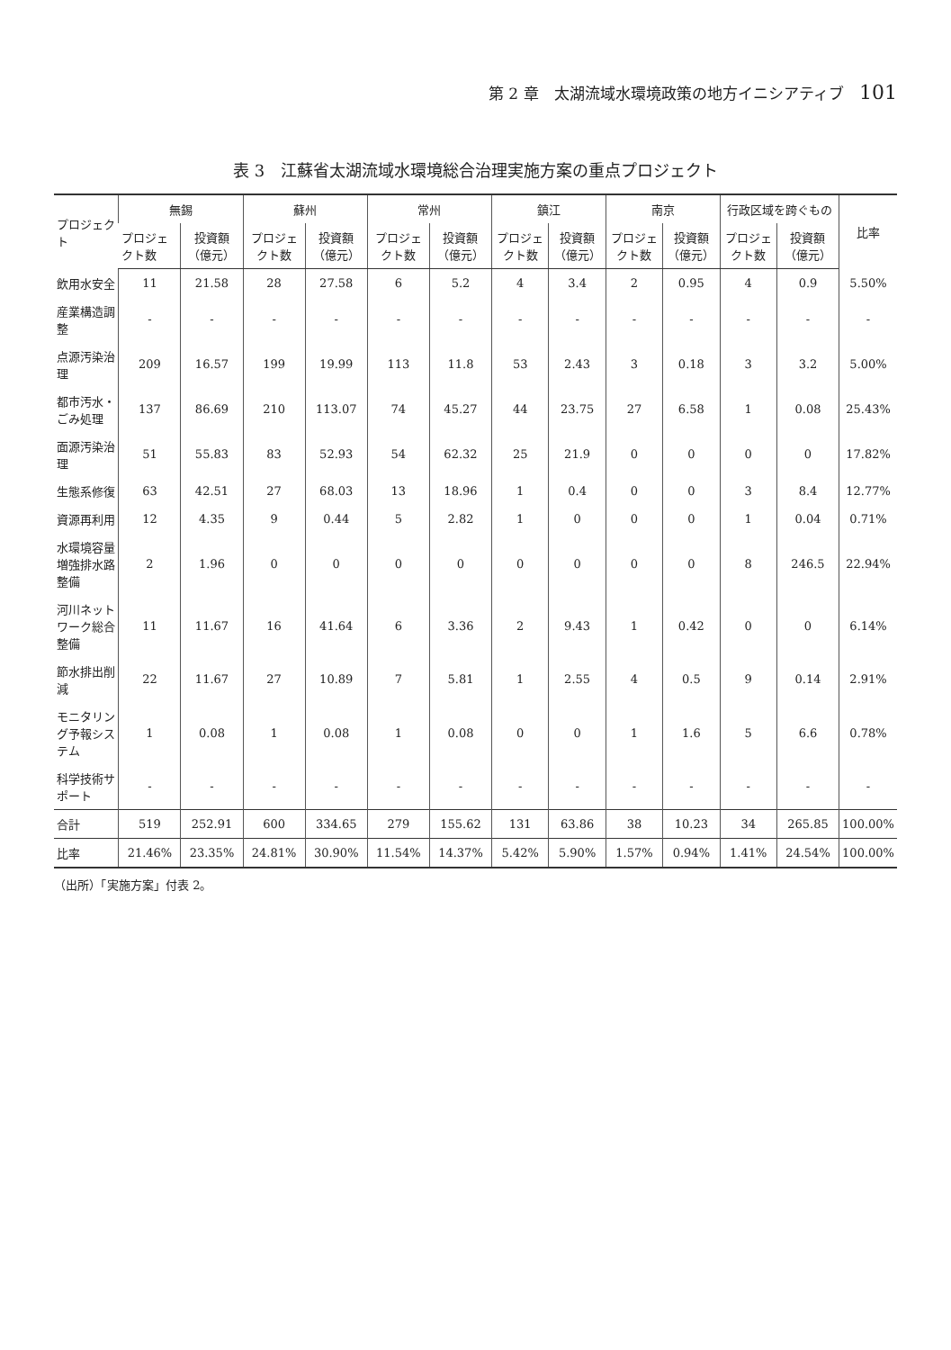第 2 章　太湖流域水環境政策の地方イニシアティブ 101
表 3　江蘇省太湖流域水環境総合治理実施方案の重点プロジェクト
| プロジェクト | 無錫 | | 蘇州 | | 常州 | | 鎮江 | | 南京 | | 行政区域を跨ぐもの | | 比率 |
| --- | --- | --- | --- | --- | --- | --- | --- | --- | --- | --- | --- | --- | --- |
| | プロジェクト数 | 投資額（億元） | プロジェクト数 | 投資額（億元） | プロジェクト数 | 投資額（億元） | プロジェクト数 | 投資額（億元） | プロジェクト数 | 投資額（億元） | プロジェクト数 | 投資額（億元） | |
| 飲用水安全 | 11 | 21.58 | 28 | 27.58 | 6 | 5.2 | 4 | 3.4 | 2 | 0.95 | 4 | 0.9 | 5.50% |
| 産業構造調整 | - | - | - | - | - | - | - | - | - | - | - | - | - |
| 点源汚染治理 | 209 | 16.57 | 199 | 19.99 | 113 | 11.8 | 53 | 2.43 | 3 | 0.18 | 3 | 3.2 | 5.00% |
| 都市汚水・ごみ処理 | 137 | 86.69 | 210 | 113.07 | 74 | 45.27 | 44 | 23.75 | 27 | 6.58 | 1 | 0.08 | 25.43% |
| 面源汚染治理 | 51 | 55.83 | 83 | 52.93 | 54 | 62.32 | 25 | 21.9 | 0 | 0 | 0 | 0 | 17.82% |
| 生態系修復 | 63 | 42.51 | 27 | 68.03 | 13 | 18.96 | 1 | 0.4 | 0 | 0 | 3 | 8.4 | 12.77% |
| 資源再利用 | 12 | 4.35 | 9 | 0.44 | 5 | 2.82 | 1 | 0 | 0 | 0 | 1 | 0.04 | 0.71% |
| 水環境容量増強排水路整備 | 2 | 1.96 | 0 | 0 | 0 | 0 | 0 | 0 | 0 | 0 | 8 | 246.5 | 22.94% |
| 河川ネットワーク総合整備 | 11 | 11.67 | 16 | 41.64 | 6 | 3.36 | 2 | 9.43 | 1 | 0.42 | 0 | 0 | 6.14% |
| 節水排出削減 | 22 | 11.67 | 27 | 10.89 | 7 | 5.81 | 1 | 2.55 | 4 | 0.5 | 9 | 0.14 | 2.91% |
| モニタリング予報システム | 1 | 0.08 | 1 | 0.08 | 1 | 0.08 | 0 | 0 | 1 | 1.6 | 5 | 6.6 | 0.78% |
| 科学技術サポート | - | - | - | - | - | - | - | - | - | - | - | - | - |
| 合計 | 519 | 252.91 | 600 | 334.65 | 279 | 155.62 | 131 | 63.86 | 38 | 10.23 | 34 | 265.85 | 100.00% |
| 比率 | 21.46% | 23.35% | 24.81% | 30.90% | 11.54% | 14.37% | 5.42% | 5.90% | 1.57% | 0.94% | 1.41% | 24.54% | 100.00% |
（出所）「実施方案」付表 2。